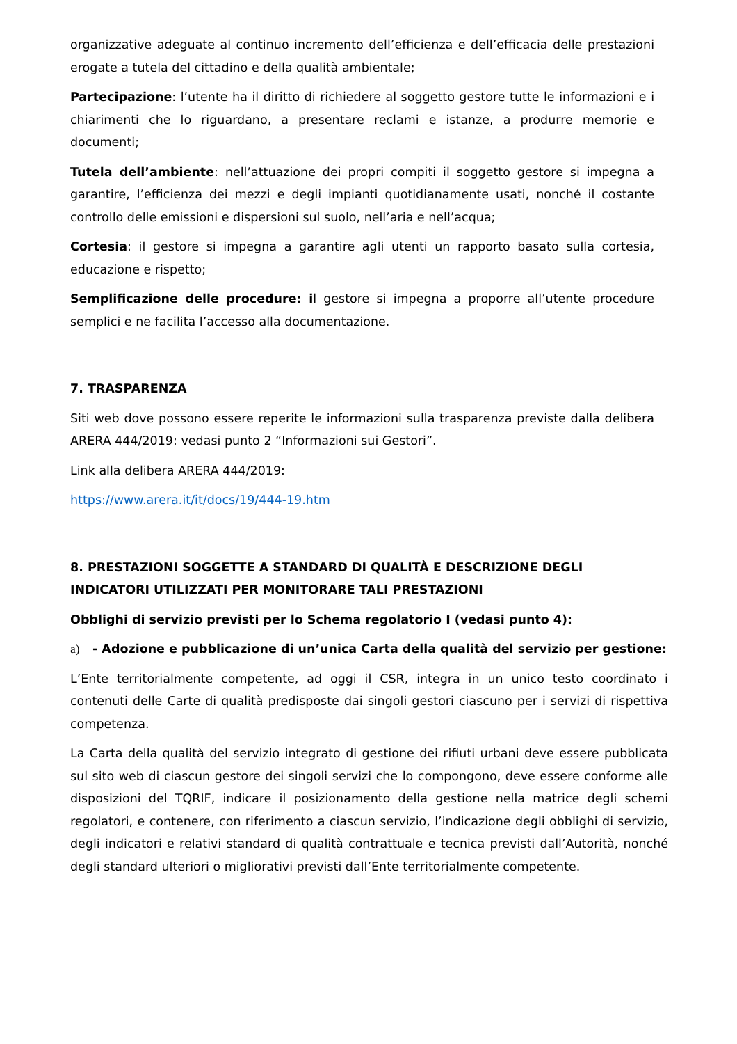organizzative adeguate al continuo incremento dell’efficienza e dell’efficacia delle prestazioni erogate a tutela del cittadino e della qualità ambientale;
Partecipazione: l’utente ha il diritto di richiedere al soggetto gestore tutte le informazioni e i chiarimenti che lo riguardano, a presentare reclami e istanze, a produrre memorie e documenti;
Tutela dell’ambiente: nell’attuazione dei propri compiti il soggetto gestore si impegna a garantire, l’efficienza dei mezzi e degli impianti quotidianamente usati, nonché il costante controllo delle emissioni e dispersioni sul suolo, nell’aria e nell’acqua;
Cortesia: il gestore si impegna a garantire agli utenti un rapporto basato sulla cortesia, educazione e rispetto;
Semplificazione delle procedure: il gestore si impegna a proporre all’utente procedure semplici e ne facilita l’accesso alla documentazione.
7. TRASPARENZA
Siti web dove possono essere reperite le informazioni sulla trasparenza previste dalla delibera ARERA 444/2019: vedasi punto 2 “Informazioni sui Gestori”.
Link alla delibera ARERA 444/2019:
https://www.arera.it/it/docs/19/444-19.htm
8. PRESTAZIONI SOGGETTE A STANDARD DI QUALITÀ E DESCRIZIONE DEGLI INDICATORI UTILIZZATI PER MONITORARE TALI PRESTAZIONI
Obblighi di servizio previsti per lo Schema regolatorio I (vedasi punto 4):
a) - Adozione e pubblicazione di un’unica Carta della qualità del servizio per gestione:
L’Ente territorialmente competente, ad oggi il CSR, integra in un unico testo coordinato i contenuti delle Carte di qualità predisposte dai singoli gestori ciascuno per i servizi di rispettiva competenza.
La Carta della qualità del servizio integrato di gestione dei rifiuti urbani deve essere pubblicata sul sito web di ciascun gestore dei singoli servizi che lo compongono, deve essere conforme alle disposizioni del TQRIF, indicare il posizionamento della gestione nella matrice degli schemi regolatori, e contenere, con riferimento a ciascun servizio, l’indicazione degli obblighi di servizio, degli indicatori e relativi standard di qualità contrattuale e tecnica previsti dall’Autorità, nonché degli standard ulteriori o migliorativi previsti dall’Ente territorialmente competente.